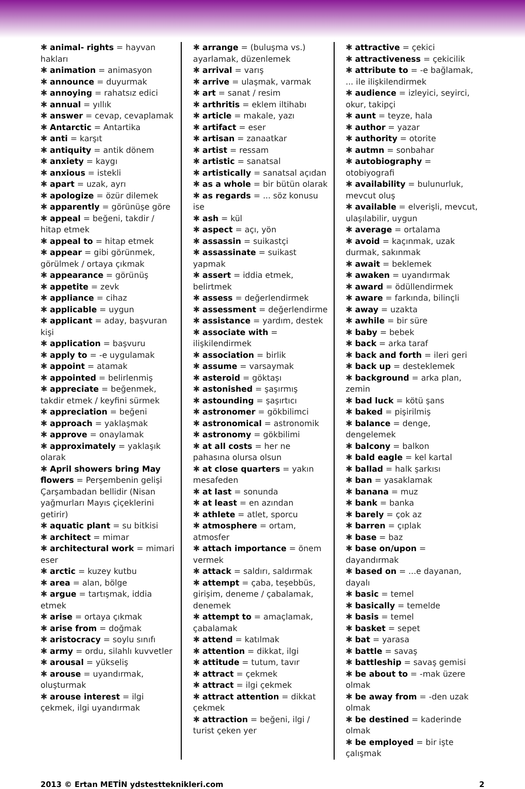✱ animal- rights = hayvan hakları
✱ animation = animasyon
✱ announce = duyurmak
✱ annoying = rahatsız edici
✱ annual = yıllık
✱ answer = cevap, cevaplamak
✱ Antarctic = Antartika
✱ anti = karşıt
✱ antiquity = antik dönem
✱ anxiety = kaygı
✱ anxious = istekli
✱ apart = uzak, ayrı
✱ apologize = özür dilemek
✱ apparently = görünüşe göre
✱ appeal = beğeni, takdir / hitap etmek
✱ appeal to = hitap etmek
✱ appear = gibi görünmek, görülmek / ortaya çıkmak
✱ appearance = görünüş
✱ appetite = zevk
✱ appliance = cihaz
✱ applicable = uygun
✱ applicant = aday, başvuran kişi
✱ application = başvuru
✱ apply to = -e uygulamak
✱ appoint = atamak
✱ appointed = belirlenmiş
✱ appreciate = beğenmek, takdir etmek / keyfini sürmek
✱ appreciation = beğeni
✱ approach = yaklaşmak
✱ approve = onaylamak
✱ approximately = yaklaşık olarak
✱ April showers bring May flowers = Perşembenin gelişi Çarşambadan bellidir (Nisan yağmurları Mayıs çiçeklerini getirir)
✱ aquatic plant = su bitkisi
✱ architect = mimar
✱ architectural work = mimari eser
✱ arctic = kuzey kutbu
✱ area = alan, bölge
✱ argue = tartışmak, iddia etmek
✱ arise = ortaya çıkmak
✱ arise from = doğmak
✱ aristocracy = soylu sınıfı
✱ army = ordu, silahlı kuvvetler
✱ arousal = yükseliş
✱ arouse = uyandırmak, oluşturmak
✱ arouse interest = ilgi çekmek, ilgi uyandırmak
✱ arrange = (buluşma vs.) ayarlamak, düzenlemek
✱ arrival = varış
✱ arrive = ulaşmak, varmak
✱ art = sanat / resim
✱ arthritis = eklem iltihabı
✱ article = makale, yazı
✱ artifact = eser
✱ artisan = zanaatkar
✱ artist = ressam
✱ artistic = sanatsal
✱ artistically = sanatsal açıdan
✱ as a whole = bir bütün olarak
✱ as regards = ... söz konusu ise
✱ ash = kül
✱ aspect = açı, yön
✱ assassin = suikastçi
✱ assassinate = suikast yapmak
✱ assert = iddia etmek, belirtmek
✱ assess = değerlendirmek
✱ assessment = değerlendirme
✱ assistance = yardım, destek
✱ associate with = ilişkilendirmek
✱ association = birlik
✱ assume = varsaymak
✱ asteroid = göktaşı
✱ astonished = şaşırmış
✱ astounding = şaşırtıcı
✱ astronomer = gökbilimci
✱ astronomical = astronomik
✱ astronomy = gökbilimi
✱ at all costs = her ne pahasına olursa olsun
✱ at close quarters = yakın mesafeden
✱ at last = sonunda
✱ at least = en azından
✱ athlete = atlet, sporcu
✱ atmosphere = ortam, atmosfer
✱ attach importance = önem vermek
✱ attack = saldırı, saldırmak
✱ attempt = çaba, teşebbüs, girişim, deneme / çabalamak, denemek
✱ attempt to = amaçlamak, çabalamak
✱ attend = katılmak
✱ attention = dikkat, ilgi
✱ attitude = tutum, tavır
✱ attract = çekmek
✱ attract = ilgi çekmek
✱ attract attention = dikkat çekmek
✱ attraction = beğeni, ilgi / turist çeken yer
✱ attractive = çekici
✱ attractiveness = çekicilik
✱ attribute to = -e bağlamak, ... ile ilişkilendirmek
✱ audience = izleyici, seyirci, okur, takipçi
✱ aunt = teyze, hala
✱ author = yazar
✱ authority = otorite
✱ autmn = sonbahar
✱ autobiography = otobiyografi
✱ availability = bulunurluk, mevcut oluş
✱ available = elverişli, mevcut, ulaşılabilir, uygun
✱ average = ortalama
✱ avoid = kaçınmak, uzak durmak, sakınmak
✱ await = beklemek
✱ awaken = uyandırmak
✱ award = ödüllendirmek
✱ aware = farkında, bilinçli
✱ away = uzakta
✱ awhile = bir süre
✱ baby = bebek
✱ back = arka taraf
✱ back and forth = ileri geri
✱ back up = desteklemek
✱ background = arka plan, zemin
✱ bad luck = kötü şans
✱ baked = pişirilmiş
✱ balance = denge, dengelemek
✱ balcony = balkon
✱ bald eagle = kel kartal
✱ ballad = halk şarkısı
✱ ban = yasaklamak
✱ banana = muz
✱ bank = banka
✱ barely = çok az
✱ barren = çıplak
✱ base = baz
✱ base on/upon = dayandırmak
✱ based on = ...e dayanan, dayalı
✱ basic = temel
✱ basically = temelde
✱ basis = temel
✱ basket = sepet
✱ bat = yarasa
✱ battle = savaş
✱ battleship = savaş gemisi
✱ be about to = -mak üzere olmak
✱ be away from = -den uzak olmak
✱ be destined = kaderinde olmak
✱ be employed = bir işte çalışmak
2013 © Ertan METİN ydstestteknikleri.com 2